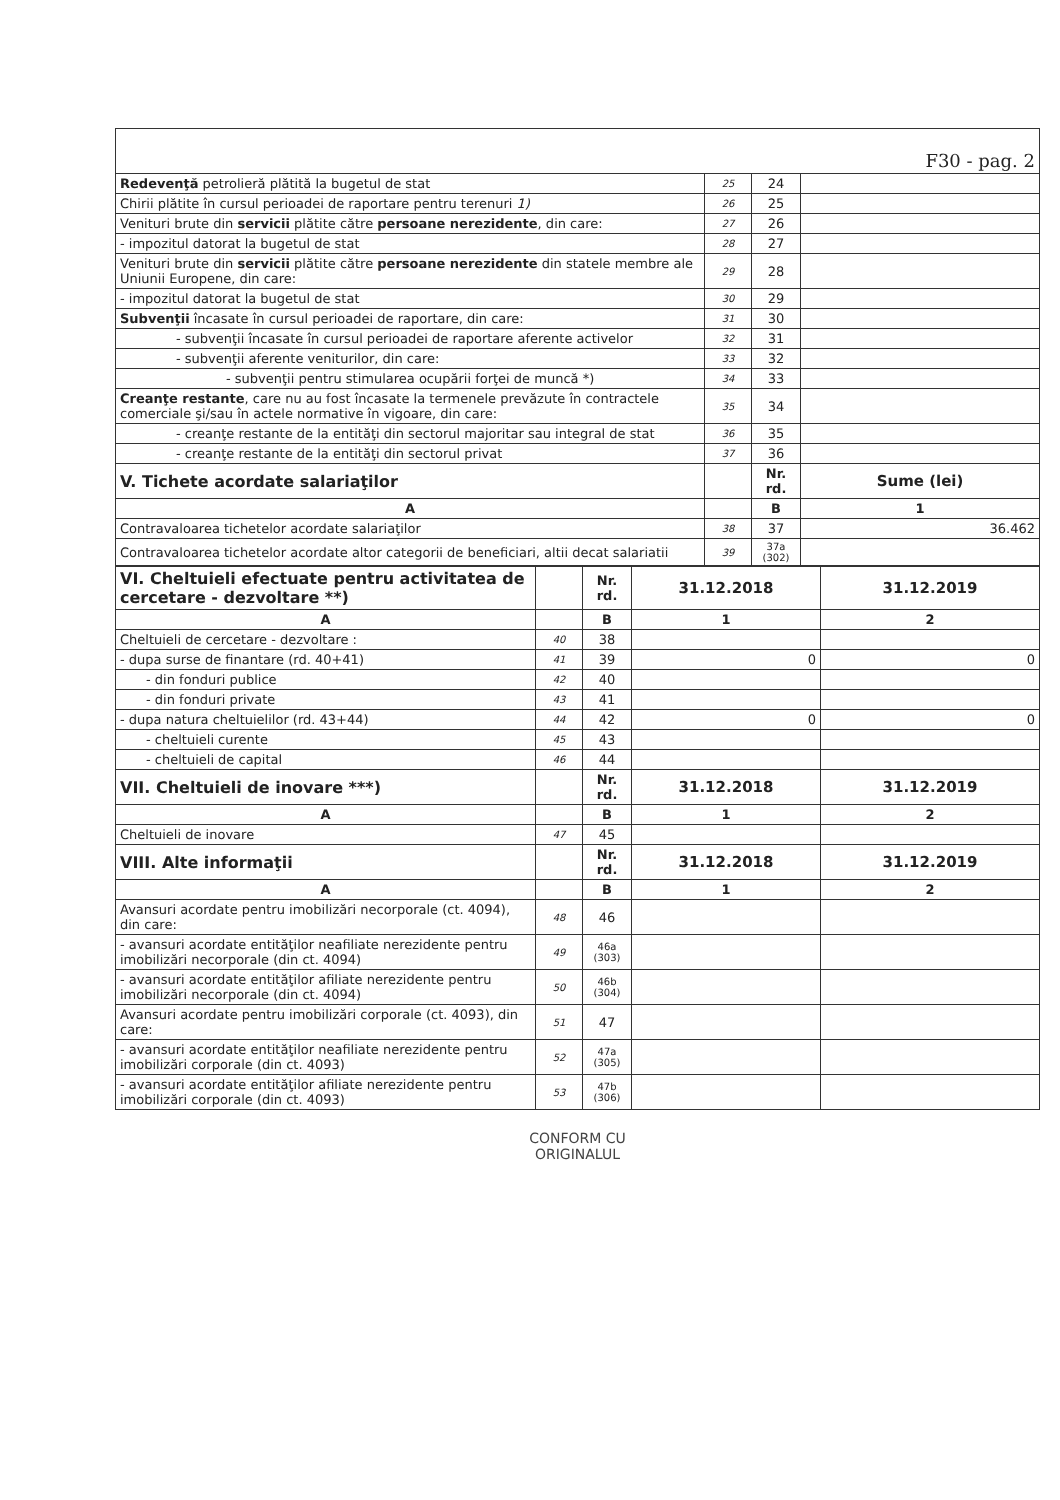| F30 - pag. 2 | | | |
| Redevenţă petrolieră plătită la bugetul de stat | 25 | 24 | |
| Chirii plătite în cursul perioadei de raportare pentru terenuri 1) | 26 | 25 | |
| Venituri brute din servicii plătite către persoane nerezidente , din care: | 27 | 26 | |
| - impozitul datorat la bugetul de stat | 28 | 27 | |
| Venituri brute din servicii plătite către persoane nerezidente din statele membre ale Uniunii Europene, din care: | 29 | 28 | |
| - impozitul datorat la bugetul de stat | 30 | 29 | |
| Subvenţii încasate în cursul perioadei de raportare, din care: | 31 | 30 | |
| - subvenţii încasate în cursul perioadei de raportare aferente activelor | 32 | 31 | |
| - subvenţii aferente veniturilor, din care: | 33 | 32 | |
| - subvenţii pentru stimularea ocupării forţei de muncă *) | 34 | 33 | |
| Creanţe restante , care nu au fost încasate la termenele prevăzute în contractele comerciale şi/sau în actele normative în vigoare, din care: | 35 | 34 | |
| - creanţe restante de la entităţi din sectorul majoritar sau integral de stat | 36 | 35 | |
| - creanţe restante de la entităţi din sectorul privat | 37 | 36 | |
| V. Tichete acordate salariaţilor | | Nr. rd. | Sume (lei) |
| A | | B | 1 |
| Contravaloarea tichetelor acordate salariaţilor | 38 | 37 | 36.462 |
| Contravaloarea tichetelor acordate altor categorii de beneficiari, altii decat salariatii | 39 | 37a (302) | |
| VI. Cheltuieli efectuate pentru activitatea de cercetare - dezvoltare **) | | Nr. rd. | 31.12.2018 | 31.12.2019 |
| A | | B | 1 | 2 |
| Cheltuieli de cercetare - dezvoltare : | 40 | 38 | | |
| - dupa surse de finantare (rd. 40+41) | 41 | 39 | 0 | 0 |
| - din fonduri publice | 42 | 40 | | |
| - din fonduri private | 43 | 41 | | |
| - dupa natura cheltuielilor (rd. 43+44) | 44 | 42 | 0 | 0 |
| - cheltuieli curente | 45 | 43 | | |
| - cheltuieli de capital | 46 | 44 | | |
| VII. Cheltuieli de inovare ***) | | Nr. rd. | 31.12.2018 | 31.12.2019 |
| A | | B | 1 | 2 |
| Cheltuieli de inovare | 47 | 45 | | |
| VIII. Alte informaţii | | Nr. rd. | 31.12.2018 | 31.12.2019 |
| A | | B | 1 | 2 |
| Avansuri acordate pentru imobilizări necorporale (ct. 4094), din care: | 48 | 46 | | |
| - avansuri acordate entităţilor neafiliate nerezidente pentru imobilizări necorporale (din ct. 4094) | 49 | 46a (303) | | |
| - avansuri acordate entităţilor afiliate nerezidente pentru imobilizări necorporale (din ct. 4094) | 50 | 46b (304) | | |
| Avansuri acordate pentru imobilizări corporale (ct. 4093), din care: | 51 | 47 | | |
| - avansuri acordate entităţilor neafiliate nerezidente pentru imobilizări corporale (din ct. 4093) | 52 | 47a (305) | | |
| - avansuri acordate entităţilor afiliate nerezidente pentru imobilizări corporale (din ct. 4093) | 53 | 47b (306) | | |
CONFORM CU
ORIGINALUL